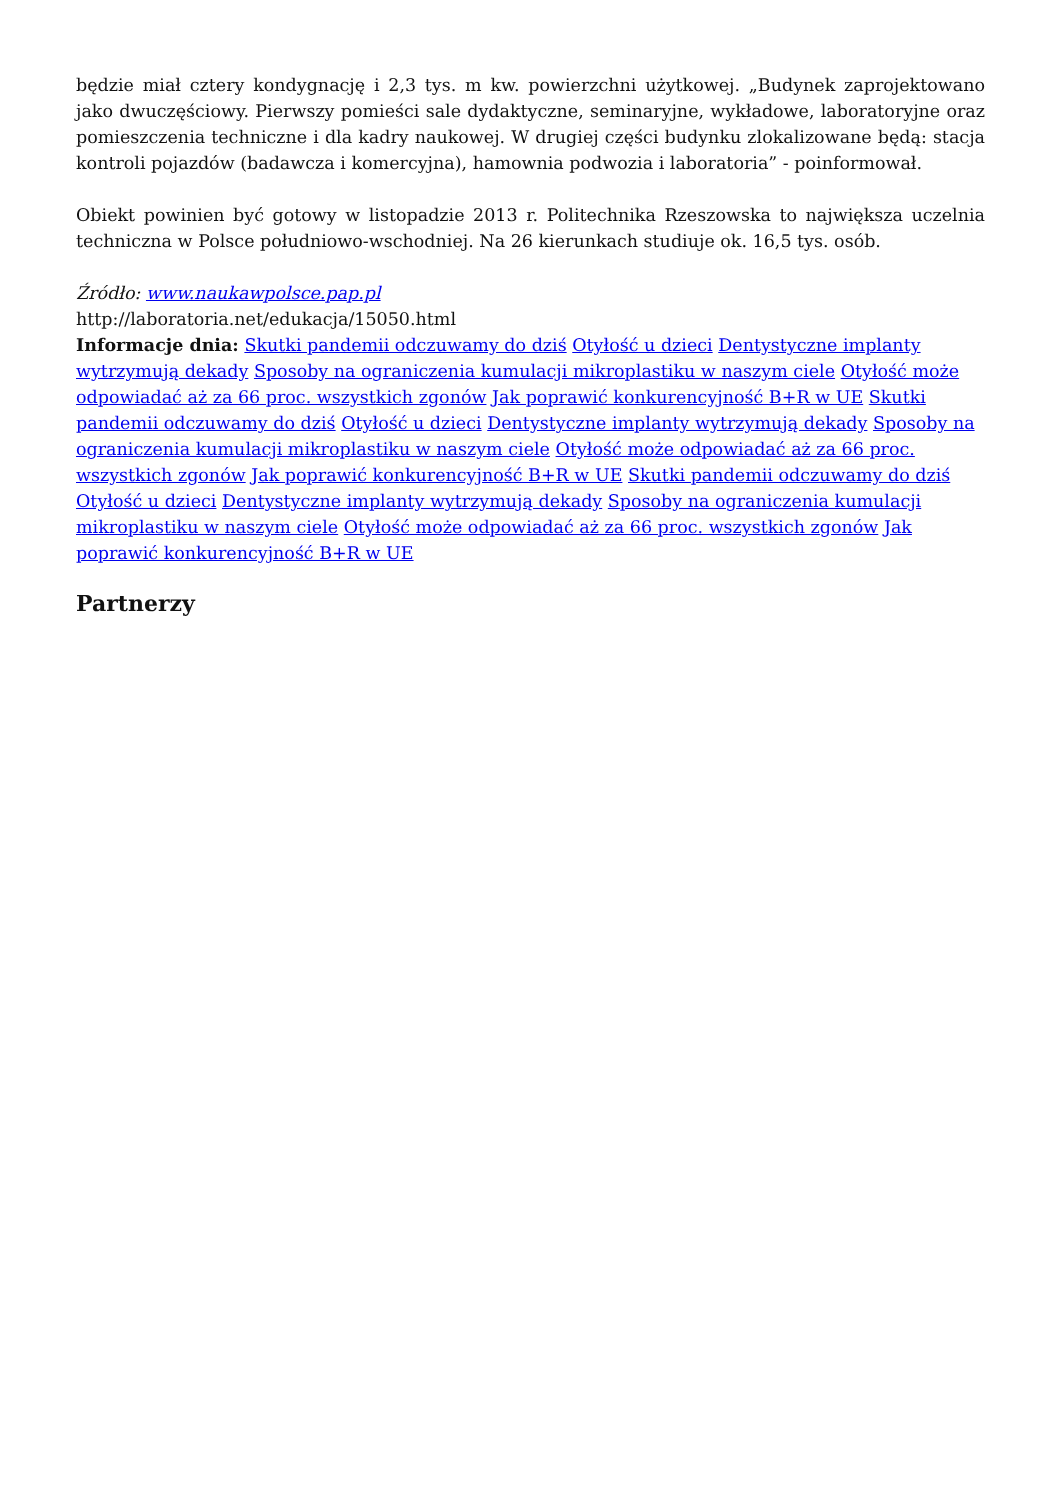będzie miał cztery kondygnację i 2,3 tys. m kw. powierzchni użytkowej. „Budynek zaprojektowano jako dwuczęściowy. Pierwszy pomieści sale dydaktyczne, seminaryjne, wykładowe, laboratoryjne oraz pomieszczenia techniczne i dla kadry naukowej. W drugiej części budynku zlokalizowane będą: stacja kontroli pojazdów (badawcza i komercyjna), hamownia podwozia i laboratoria” - poinformował.
Obiekt powinien być gotowy w listopadzie 2013 r. Politechnika Rzeszowska to największa uczelnia techniczna w Polsce południowo-wschodniej. Na 26 kierunkach studiuje ok. 16,5 tys. osób.
Źródło: www.naukawpolsce.pap.pl
http://laboratoria.net/edukacja/15050.html
Informacje dnia: Skutki pandemii odczuwamy do dziś Otyłość u dzieci Dentystyczne implanty wytrzymują dekady Sposoby na ograniczenia kumulacji mikroplastiku w naszym ciele Otyłość może odpowiadać aż za 66 proc. wszystkich zgonów Jak poprawić konkurencyjność B+R w UE Skutki pandemii odczuwamy do dziś Otyłość u dzieci Dentystyczne implanty wytrzymują dekady Sposoby na ograniczenia kumulacji mikroplastiku w naszym ciele Otyłość może odpowiadać aż za 66 proc. wszystkich zgonów Jak poprawić konkurencyjność B+R w UE Skutki pandemii odczuwamy do dziś Otyłość u dzieci Dentystyczne implanty wytrzymują dekady Sposoby na ograniczenia kumulacji mikroplastiku w naszym ciele Otyłość może odpowiadać aż za 66 proc. wszystkich zgonów Jak poprawić konkurencyjność B+R w UE
Partnerzy